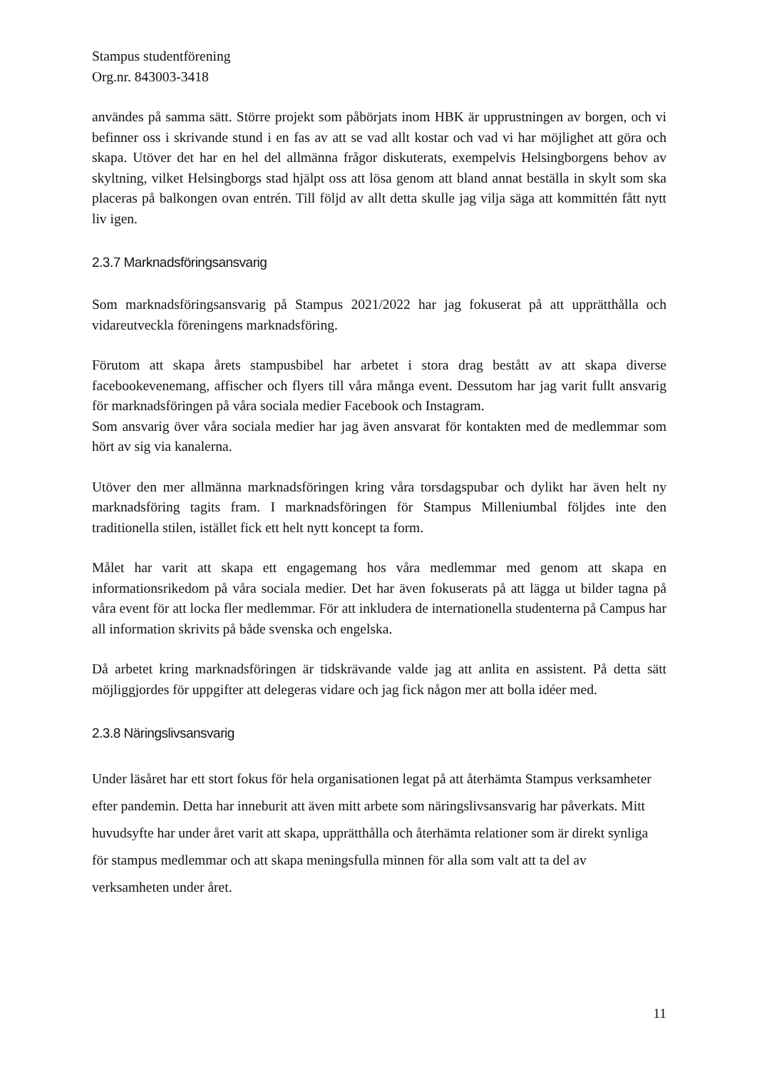Stampus studentförening
Org.nr. 843003-3418
användes på samma sätt. Större projekt som påbörjats inom HBK är upprustningen av borgen, och vi befinner oss i skrivande stund i en fas av att se vad allt kostar och vad vi har möjlighet att göra och skapa. Utöver det har en hel del allmänna frågor diskuterats, exempelvis Helsingborgens behov av skyltning, vilket Helsingborgs stad hjälpt oss att lösa genom att bland annat beställa in skylt som ska placeras på balkongen ovan entrén. Till följd av allt detta skulle jag vilja säga att kommittén fått nytt liv igen.
2.3.7 Marknadsföringsansvarig
Som marknadsföringsansvarig på Stampus 2021/2022 har jag fokuserat på att upprätthålla och vidareutveckla föreningens marknadsföring.
Förutom att skapa årets stampusbibel har arbetet i stora drag bestått av att skapa diverse facebookevenemang, affischer och flyers till våra många event. Dessutom har jag varit fullt ansvarig för marknadsföringen på våra sociala medier Facebook och Instagram.
Som ansvarig över våra sociala medier har jag även ansvarat för kontakten med de medlemmar som hört av sig via kanalerna.
Utöver den mer allmänna marknadsföringen kring våra torsdagspubar och dylikt har även helt ny marknadsföring tagits fram. I marknadsföringen för Stampus Milleniumbal följdes inte den traditionella stilen, istället fick ett helt nytt koncept ta form.
Målet har varit att skapa ett engagemang hos våra medlemmar med genom att skapa en informationsrikedom på våra sociala medier. Det har även fokuserats på att lägga ut bilder tagna på våra event för att locka fler medlemmar. För att inkludera de internationella studenterna på Campus har all information skrivits på både svenska och engelska.
Då arbetet kring marknadsföringen är tidskrävande valde jag att anlita en assistent. På detta sätt möjliggjordes för uppgifter att delegeras vidare och jag fick någon mer att bolla idéer med.
2.3.8 Näringslivsansvarig
Under läsåret har ett stort fokus för hela organisationen legat på att återhämta Stampus verksamheter efter pandemin. Detta har inneburit att även mitt arbete som näringslivsansvarig har påverkats. Mitt huvudsyfte har under året varit att skapa, upprätthålla och återhämta relationer som är direkt synliga för stampus medlemmar och att skapa meningsfulla minnen för alla som valt att ta del av verksamheten under året.
11